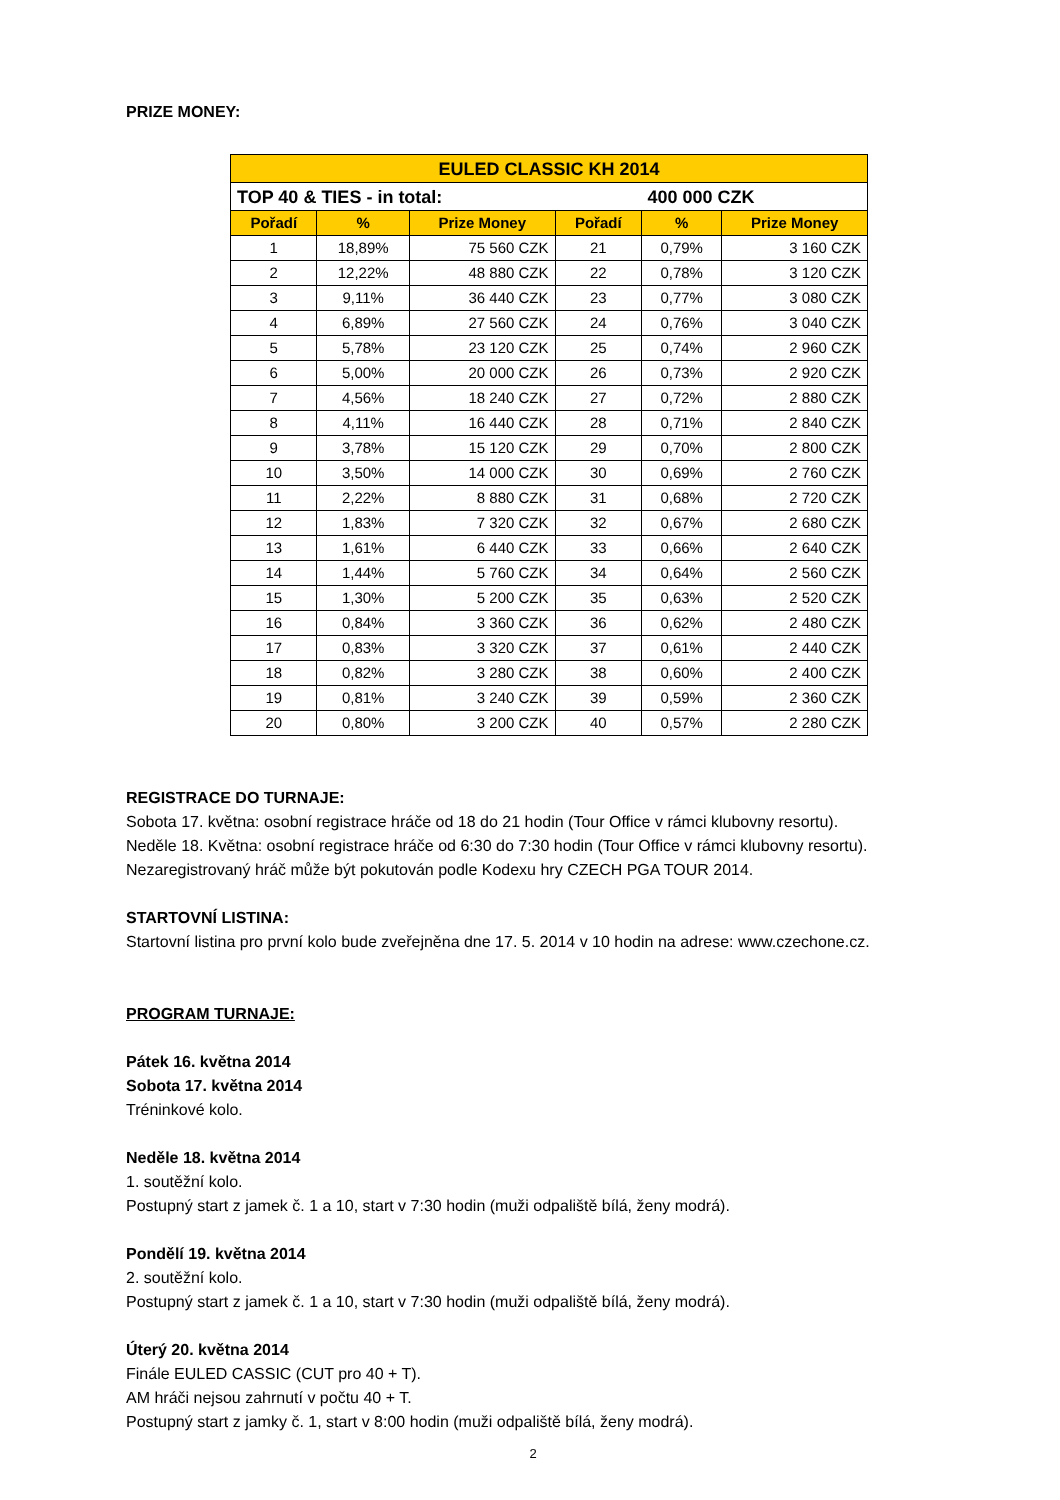PRIZE MONEY:
| EULED CLASSIC KH 2014 | | | | | |
| TOP 40 & TIES - in total: | | | | 400 000 CZK | |
| Pořadí | % | Prize Money | Pořadí | % | Prize Money |
| 1 | 18,89% | 75 560 CZK | 21 | 0,79% | 3 160 CZK |
| 2 | 12,22% | 48 880 CZK | 22 | 0,78% | 3 120 CZK |
| 3 | 9,11% | 36 440 CZK | 23 | 0,77% | 3 080 CZK |
| 4 | 6,89% | 27 560 CZK | 24 | 0,76% | 3 040 CZK |
| 5 | 5,78% | 23 120 CZK | 25 | 0,74% | 2 960 CZK |
| 6 | 5,00% | 20 000 CZK | 26 | 0,73% | 2 920 CZK |
| 7 | 4,56% | 18 240 CZK | 27 | 0,72% | 2 880 CZK |
| 8 | 4,11% | 16 440 CZK | 28 | 0,71% | 2 840 CZK |
| 9 | 3,78% | 15 120 CZK | 29 | 0,70% | 2 800 CZK |
| 10 | 3,50% | 14 000 CZK | 30 | 0,69% | 2 760 CZK |
| 11 | 2,22% | 8 880 CZK | 31 | 0,68% | 2 720 CZK |
| 12 | 1,83% | 7 320 CZK | 32 | 0,67% | 2 680 CZK |
| 13 | 1,61% | 6 440 CZK | 33 | 0,66% | 2 640 CZK |
| 14 | 1,44% | 5 760 CZK | 34 | 0,64% | 2 560 CZK |
| 15 | 1,30% | 5 200 CZK | 35 | 0,63% | 2 520 CZK |
| 16 | 0,84% | 3 360 CZK | 36 | 0,62% | 2 480 CZK |
| 17 | 0,83% | 3 320 CZK | 37 | 0,61% | 2 440 CZK |
| 18 | 0,82% | 3 280 CZK | 38 | 0,60% | 2 400 CZK |
| 19 | 0,81% | 3 240 CZK | 39 | 0,59% | 2 360 CZK |
| 20 | 0,80% | 3 200 CZK | 40 | 0,57% | 2 280 CZK |
REGISTRACE DO TURNAJE:
Sobota 17. května: osobní registrace hráče od 18 do 21 hodin (Tour Office v rámci klubovny resortu).
Neděle 18. Května: osobní registrace hráče od 6:30 do 7:30 hodin (Tour Office v rámci klubovny resortu).
Nezaregistrovaný hráč může být pokutován podle Kodexu hry CZECH PGA TOUR 2014.
STARTOVNÍ LISTINA:
Startovní listina pro první kolo bude zveřejněna dne 17. 5. 2014 v 10 hodin na adrese: www.czechone.cz.
PROGRAM TURNAJE:
Pátek 16. května 2014
Sobota 17. května 2014
Tréninkové kolo.
Neděle 18. května 2014
1. soutěžní kolo.
Postupný start z jamek č. 1 a 10, start v 7:30 hodin (muži odpaliště bílá, ženy modrá).
Pondělí 19. května 2014
2. soutěžní kolo.
Postupný start z jamek č. 1 a 10, start v 7:30 hodin (muži odpaliště bílá, ženy modrá).
Úterý 20. května 2014
Finále EULED CASSIC (CUT pro 40 + T).
AM hráči nejsou zahrnutí v počtu 40 + T.
Postupný start z jamky č. 1, start v 8:00 hodin (muži odpaliště bílá, ženy modrá).
2